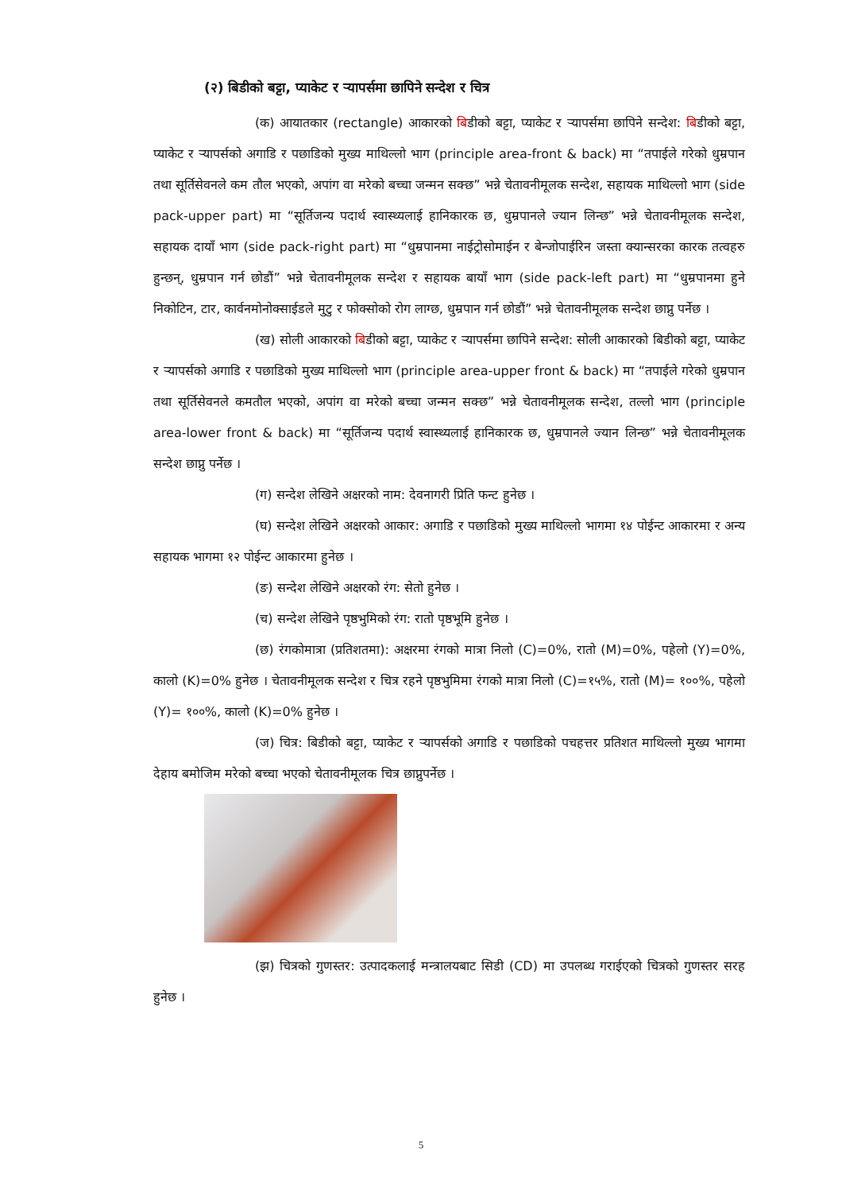(२) बिडीको बट्टा, प्याकेट र ऱ्यापर्समा छापिने सन्देश र चित्र
(क) आयातकार (rectangle) आकारको बिडीको बट्टा, प्याकेट र ऱ्यापर्समा छापिने सन्देश: बिडीको बट्टा, प्याकेट र ऱ्यापर्सको अगाडि र पछाडिको मुख्य माथिल्लो भाग (principle area-front & back) मा “तपाईले गरेको धुम्रपान तथा सूर्तिसेवनले कम तौल भएको, अपांग वा मरेको बच्चा जन्मन सक्छ” भन्ने चेतावनीमूलक सन्देश, सहायक माथिल्लो भाग (side pack-upper part) मा “सूर्तिजन्य पदार्थ स्वास्थ्यलाई हानिकारक छ, धुम्रपानले ज्यान लिन्छ” भन्ने चेतावनीमूलक सन्देश, सहायक दायाँ भाग (side pack-right part) मा “धुम्रपानमा नाईट्रोसोमाईन र बेन्जोपाईरिन जस्ता क्यान्सरका कारक तत्वहरु हुन्छन्, धुम्रपान गर्न छोडौं” भन्ने चेतावनीमूलक सन्देश र सहायक बायाँ भाग (side pack-left part) मा “धुम्रपानमा हुने निकोटिन, टार, कार्वनमोनोक्साईडले मुटु र फोक्सोको रोग लाग्छ, धुम्रपान गर्न छोडौं” भन्ने चेतावनीमूलक सन्देश छाप्नु पर्नेछ ।
(ख) सोली आकारको बिडीको बट्टा, प्याकेट र ऱ्यापर्समा छापिने सन्देश: सोली आकारको बिडीको बट्टा, प्याकेट र ऱ्यापर्सको अगाडि र पछाडिको मुख्य माथिल्लो भाग (principle area-upper front & back) मा “तपाईले गरेको धुम्रपान तथा सूर्तिसेवनले कमतौल भएको, अपांग वा मरेको बच्चा जन्मन सक्छ” भन्ने चेतावनीमूलक सन्देश, तल्लो भाग (principle area-lower front & back) मा “सूर्तिजन्य पदार्थ स्वास्थ्यलाई हानिकारक छ, धुम्रपानले ज्यान लिन्छ” भन्ने चेतावनीमूलक सन्देश छाप्नु पर्नेछ ।
(ग) सन्देश लेखिने अक्षरको नाम: देवनागरी प्रिति फन्ट हुनेछ ।
(घ) सन्देश लेखिने अक्षरको आकार: अगाडि र पछाडिको मुख्य माथिल्लो भागमा १४ पोईन्ट आकारमा र अन्य सहायक भागमा १२ पोईन्ट आकारमा हुनेछ ।
(ङ) सन्देश लेखिने अक्षरको रंग: सेतो हुनेछ ।
(च) सन्देश लेखिने पृष्ठभुमिको रंग: रातो पृष्ठभूमि हुनेछ ।
(छ) रंगकोमात्रा (प्रतिशतमा): अक्षरमा रंगको मात्रा निलो (C)=0%, रातो (M)=0%, पहेलो (Y)=0%, कालो (K)=0% हुनेछ । चेतावनीमूलक सन्देश र चित्र रहने पृष्ठभुमिमा रंगको मात्रा निलो (C)=१५%, रातो (M)= १००%, पहेलो (Y)= १००%, कालो (K)=0% हुनेछ ।
(ज) चित्र: बिडीको बट्टा, प्याकेट र ऱ्यापर्सको अगाडि र पछाडिको पचहत्तर प्रतिशत माथिल्लो मुख्य भागमा देहाय बमोजिम मरेको बच्चा भएको चेतावनीमूलक चित्र छाप्नुपर्नेछ ।
(झ) चित्रको गुणस्तर: उत्पादकलाई मन्त्रालयबाट सिडी (CD) मा उपलब्ध गराईएको चित्रको गुणस्तर सरह हुनेछ ।
5